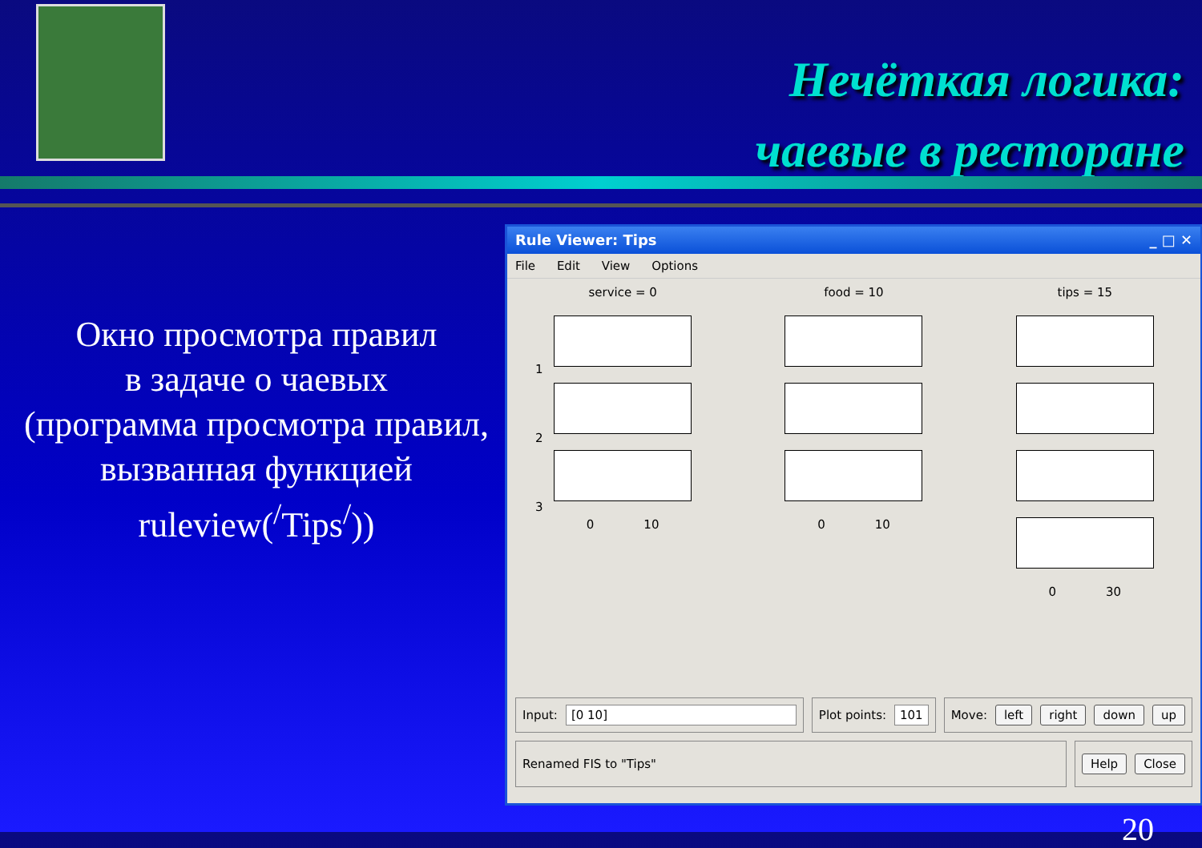Нечёткая логика:
чаевые в ресторане
Окно просмотра правил
в задаче о чаевых
(программа просмотра правил,
вызванная функцией
ruleview(<sup>/</sup>Tips<sup>/</sup>))
Rule Viewer: Tips _ □ ✕
File Edit View Options
service = 0
0 10
food = 10
0 10
tips = 15
0 30
1
2
3
Input: [0 10]
Plot points: 101
Move: left right down up
Renamed FIS to "Tips"
Help Close
20